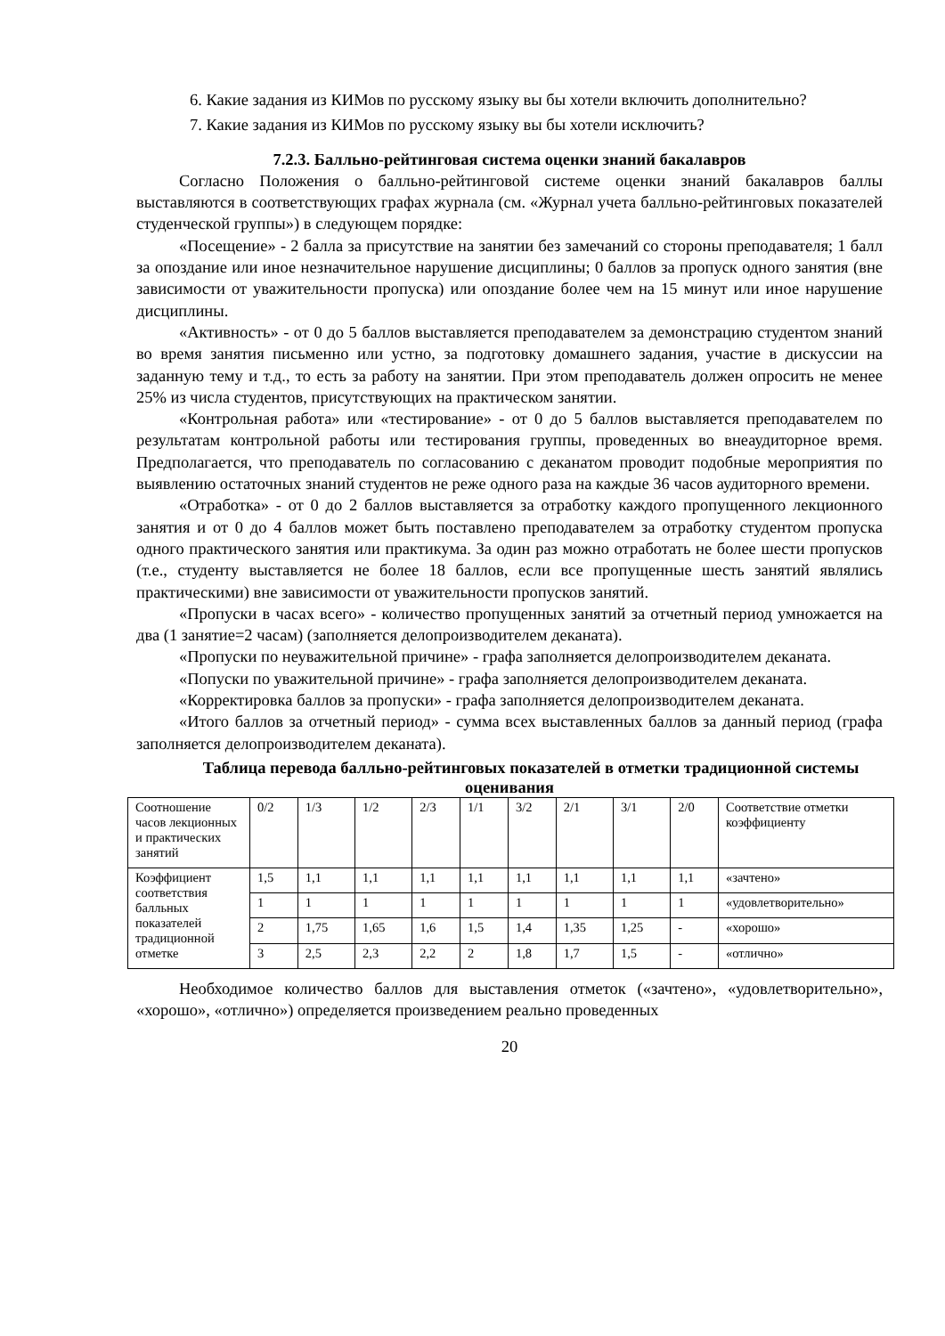6. Какие задания из КИМов по русскому языку вы бы хотели включить дополнительно?
7. Какие задания из КИМов по русскому языку вы бы хотели исключить?
7.2.3. Балльно-рейтинговая система оценки знаний бакалавров
Согласно Положения о балльно-рейтинговой системе оценки знаний бакалавров баллы выставляются в соответствующих графах журнала (см. «Журнал учета балльно-рейтинговых показателей студенческой группы») в следующем порядке:
«Посещение» - 2 балла за присутствие на занятии без замечаний со стороны преподавателя; 1 балл за опоздание или иное незначительное нарушение дисциплины; 0 баллов за пропуск одного занятия (вне зависимости от уважительности пропуска) или опоздание более чем на 15 минут или иное нарушение дисциплины.
«Активность» - от 0 до 5 баллов выставляется преподавателем за демонстрацию студентом знаний во время занятия письменно или устно, за подготовку домашнего задания, участие в дискуссии на заданную тему и т.д., то есть за работу на занятии. При этом преподаватель должен опросить не менее 25% из числа студентов, присутствующих на практическом занятии.
«Контрольная работа» или «тестирование» - от 0 до 5 баллов выставляется преподавателем по результатам контрольной работы или тестирования группы, проведенных во внеаудиторное время. Предполагается, что преподаватель по согласованию с деканатом проводит подобные мероприятия по выявлению остаточных знаний студентов не реже одного раза на каждые 36 часов аудиторного времени.
«Отработка» - от 0 до 2 баллов выставляется за отработку каждого пропущенного лекционного занятия и от 0 до 4 баллов может быть поставлено преподавателем за отработку студентом пропуска одного практического занятия или практикума. За один раз можно отработать не более шести пропусков (т.е., студенту выставляется не более 18 баллов, если все пропущенные шесть занятий являлись практическими) вне зависимости от уважительности пропусков занятий.
«Пропуски в часах всего» - количество пропущенных занятий за отчетный период умножается на два (1 занятие=2 часам) (заполняется делопроизводителем деканата).
«Пропуски по неуважительной причине» - графа заполняется делопроизводителем деканата.
«Попуски по уважительной причине» - графа заполняется делопроизводителем деканата.
«Корректировка баллов за пропуски» - графа заполняется делопроизводителем деканата.
«Итого баллов за отчетный период» - сумма всех выставленных баллов за данный период (графа заполняется делопроизводителем деканата).
Таблица перевода балльно-рейтинговых показателей в отметки традиционной системы оценивания
| Соотношение часов лекционных и практических занятий | 0/2 | 1/3 | 1/2 | 2/3 | 1/1 | 3/2 | 2/1 | 3/1 | 2/0 | Соответствие отметки коэффициенту |
| Коэффициент соответствия балльных показателей традиционной отметке | 1,5 | 1,1 | 1,1 | 1,1 | 1,1 | 1,1 | 1,1 | 1,1 | 1,1 | «зачтено» |
| | 1 | 1 | 1 | 1 | 1 | 1 | 1 | 1 | 1 | «удовлетворительно» |
| | 2 | 1,75 | 1,65 | 1,6 | 1,5 | 1,4 | 1,35 | 1,25 | - | «хорошо» |
| | 3 | 2,5 | 2,3 | 2,2 | 2 | 1,8 | 1,7 | 1,5 | - | «отлично» |
Необходимое количество баллов для выставления отметок («зачтено», «удовлетворительно», «хорошо», «отлично») определяется произведением реально проведенных
20